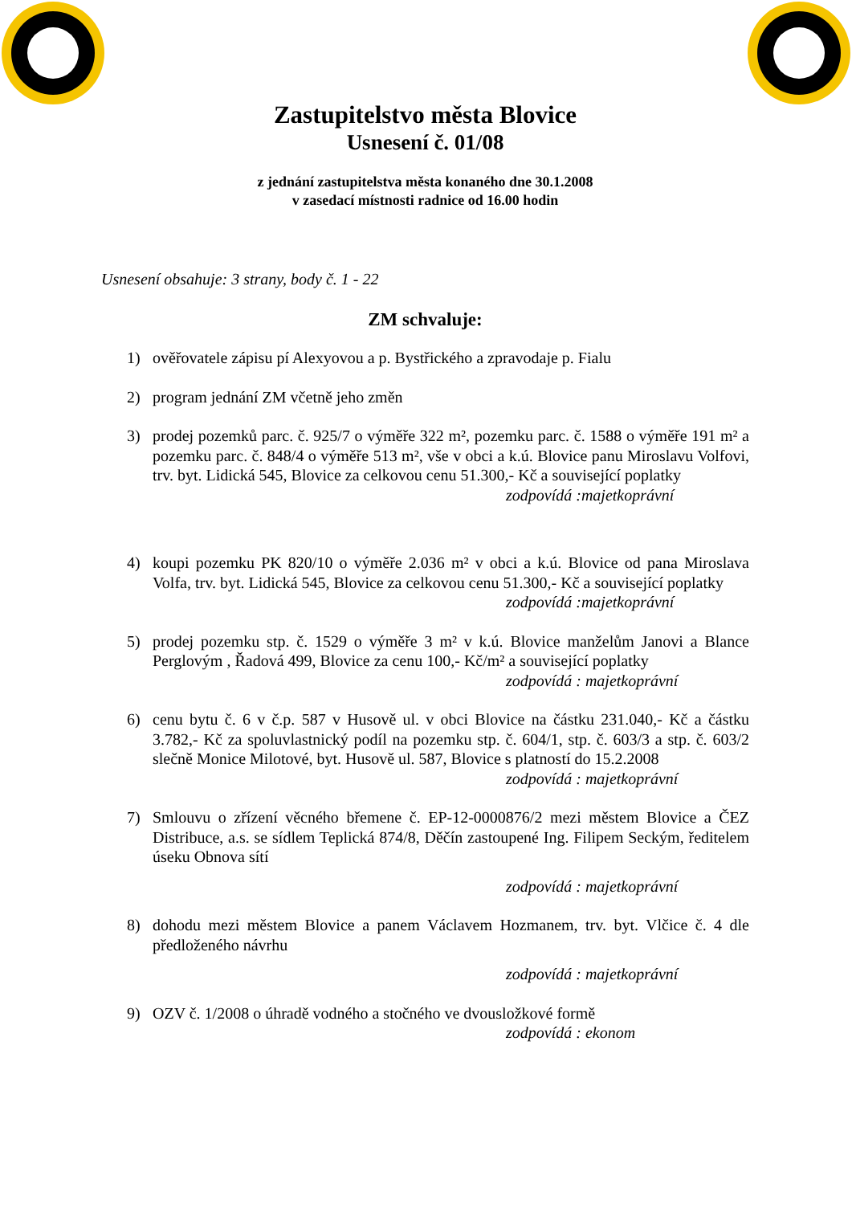Zastupitelstvo města Blovice
Usnesení č. 01/08
z jednání zastupitelstva města konaného dne 30.1.2008
v zasedací místnosti radnice od 16.00 hodin
Usnesení obsahuje: 3 strany, body č. 1 - 22
ZM schvaluje:
1) ověřovatele zápisu pí Alexyovou a p. Bystřického a zpravodaje p. Fialu
2) program jednání ZM včetně jeho změn
3) prodej pozemků parc. č. 925/7 o výměře 322 m², pozemku parc. č. 1588 o výměře 191 m² a pozemku parc. č. 848/4 o výměře 513 m², vše v obci a k.ú. Blovice panu Miroslavu Volfovi, trv. byt. Lidická 545, Blovice za celkovou cenu 51.300,- Kč a související poplatky
zodpovídá :majetkoprávní
4) koupi pozemku PK 820/10 o výměře 2.036 m² v obci a k.ú. Blovice od pana Miroslava Volfa, trv. byt. Lidická 545, Blovice za celkovou cenu 51.300,- Kč a související poplatky
zodpovídá :majetkoprávní
5) prodej pozemku stp. č. 1529 o výměře 3 m² v k.ú. Blovice manželům Janovi a Blance Perglovým , Řadová 499, Blovice za cenu 100,- Kč/m² a související poplatky
zodpovídá : majetkoprávní
6) cenu bytu č. 6 v č.p. 587 v Husově ul. v obci Blovice na částku 231.040,- Kč a částku 3.782,- Kč za spoluvlastnický podíl na pozemku stp. č. 604/1, stp. č. 603/3 a stp. č. 603/2 slečně Monice Milotové, byt. Husově ul. 587, Blovice s platností do 15.2.2008
zodpovídá : majetkoprávní
7) Smlouvu o zřízení věcného břemene č. EP-12-0000876/2 mezi městem Blovice a ČEZ Distribuce, a.s. se sídlem Teplická 874/8, Děčín zastoupené Ing. Filipem Seckým, ředitelem úseku Obnova sítí
zodpovídá : majetkoprávní
8) dohodu mezi městem Blovice a panem Václavem Hozmanem, trv. byt. Vlčice č. 4 dle předloženého návrhu
zodpovídá : majetkoprávní
9) OZV č. 1/2008 o úhradě vodného a stočného ve dvousložkové formě
zodpovídá : ekonom